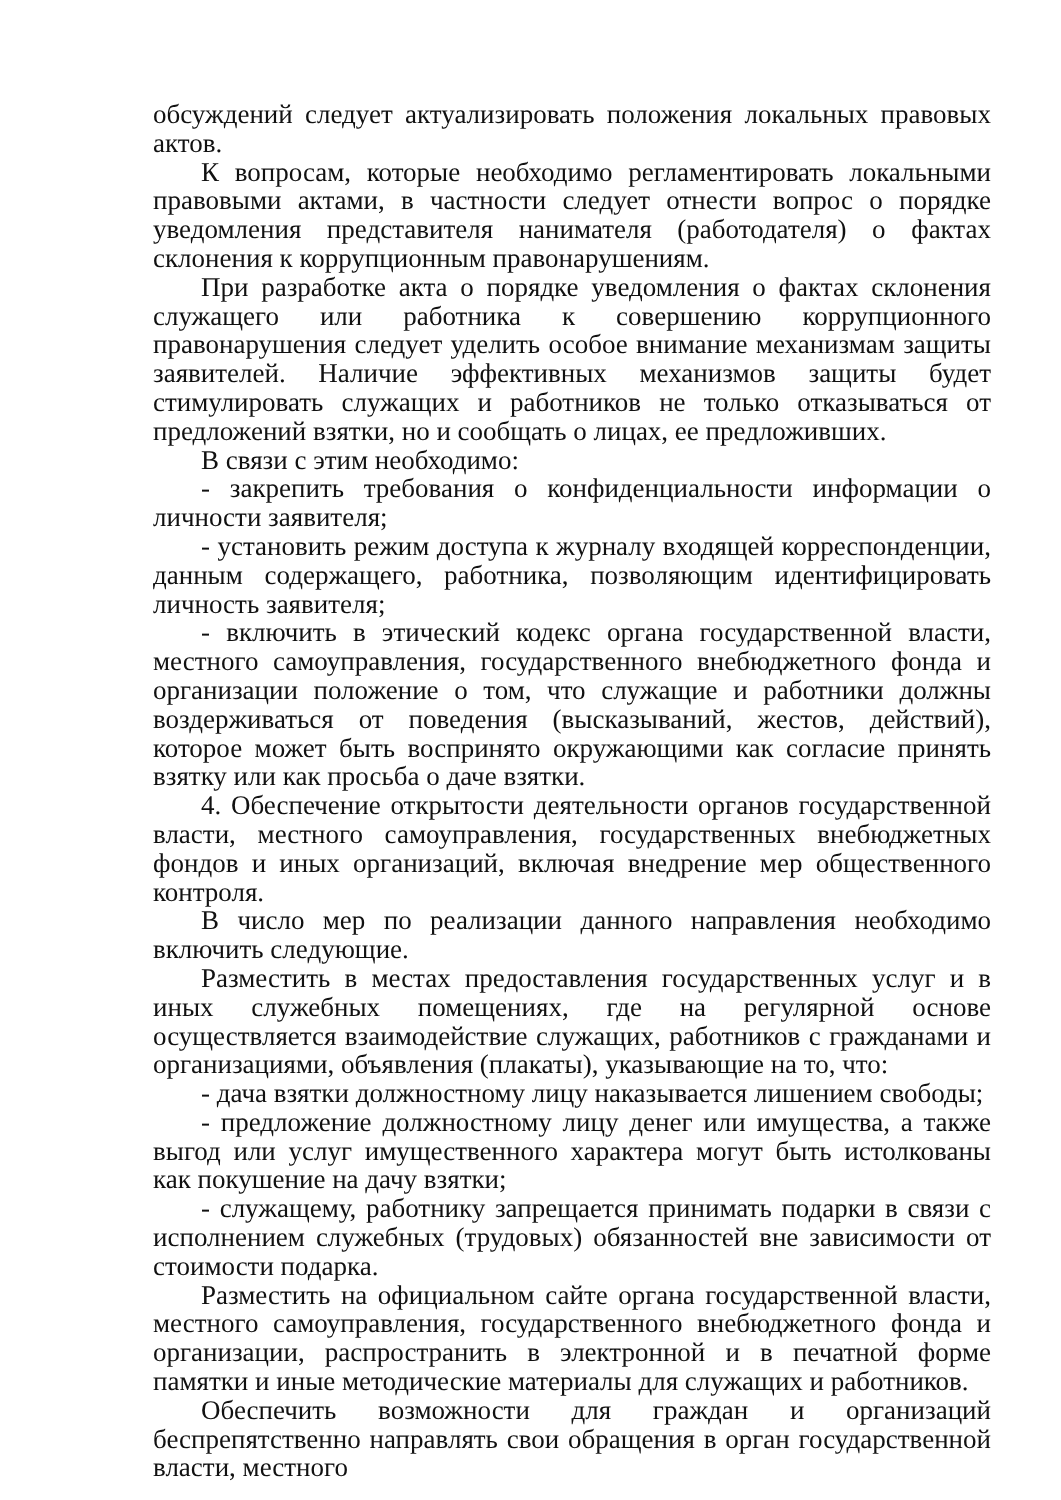обсуждений следует актуализировать положения локальных правовых актов.
К вопросам, которые необходимо регламентировать локальными правовыми актами, в частности следует отнести вопрос о порядке уведомления представителя нанимателя (работодателя) о фактах склонения к коррупционным правонарушениям.
При разработке акта о порядке уведомления о фактах склонения служащего или работника к совершению коррупционного правонарушения следует уделить особое внимание механизмам защиты заявителей. Наличие эффективных механизмов защиты будет стимулировать служащих и работников не только отказываться от предложений взятки, но и сообщать о лицах, ее предложивших.
В связи с этим необходимо:
- закрепить требования о конфиденциальности информации о личности заявителя;
- установить режим доступа к журналу входящей корреспонденции, данным содержащего, работника, позволяющим идентифицировать личность заявителя;
- включить в этический кодекс органа государственной власти, местного самоуправления, государственного внебюджетного фонда и организации положение о том, что служащие и работники должны воздерживаться от поведения (высказываний, жестов, действий), которое может быть воспринято окружающими как согласие принять взятку или как просьба о даче взятки.
4. Обеспечение открытости деятельности органов государственной власти, местного самоуправления, государственных внебюджетных фондов и иных организаций, включая внедрение мер общественного контроля.
В число мер по реализации данного направления необходимо включить следующие.
Разместить в местах предоставления государственных услуг и в иных служебных помещениях, где на регулярной основе осуществляется взаимодействие служащих, работников с гражданами и организациями, объявления (плакаты), указывающие на то, что:
- дача взятки должностному лицу наказывается лишением свободы;
- предложение должностному лицу денег или имущества, а также выгод или услуг имущественного характера могут быть истолкованы как покушение на дачу взятки;
- служащему, работнику запрещается принимать подарки в связи с исполнением служебных (трудовых) обязанностей вне зависимости от стоимости подарка.
Разместить на официальном сайте органа государственной власти, местного самоуправления, государственного внебюджетного фонда и организации, распространить в электронной и в печатной форме памятки и иные методические материалы для служащих и работников.
Обеспечить возможности для граждан и организаций беспрепятственно направлять свои обращения в орган государственной власти, местного